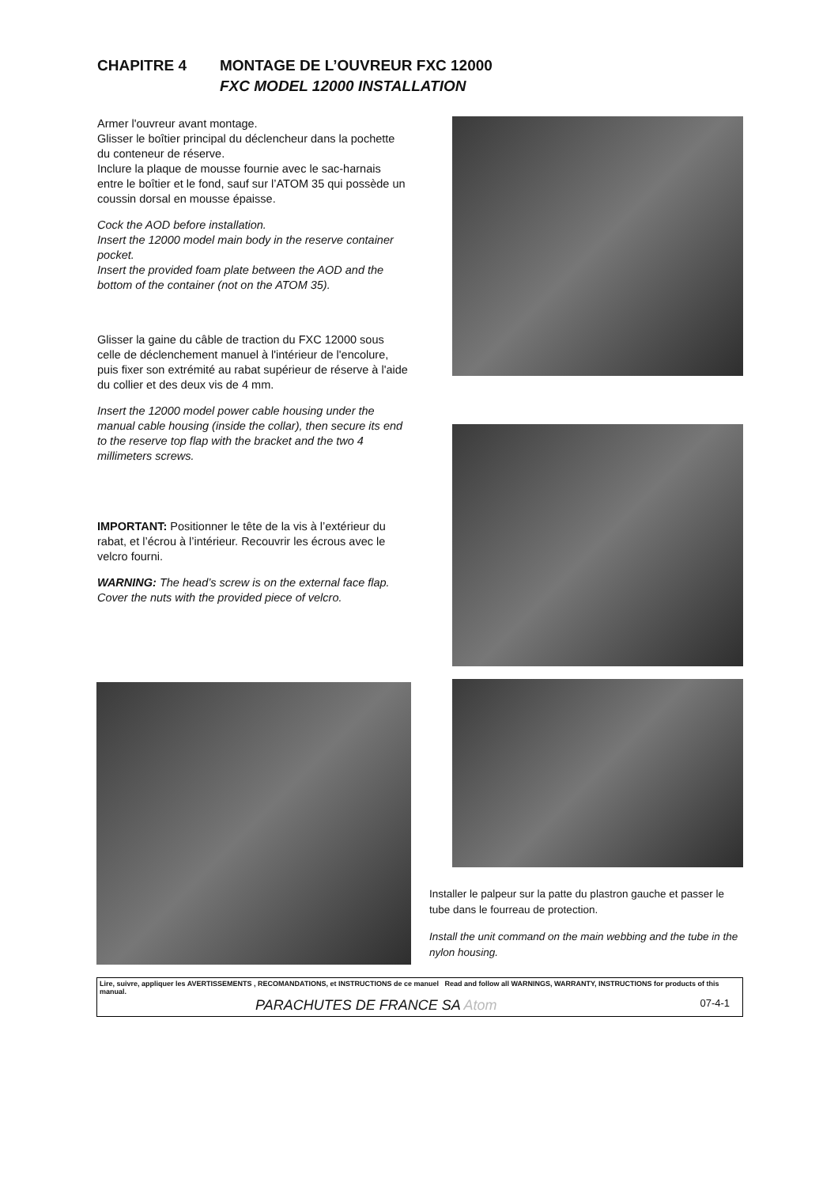CHAPITRE 4 MONTAGE DE L’OUVREUR FXC 12000
FXC MODEL 12000 INSTALLATION
Armer l'ouvreur avant montage.
Glisser le boîtier principal du déclencheur dans la pochette du conteneur de réserve.
Inclure la plaque de mousse fournie avec le sac-harnais entre le boîtier et le fond, sauf sur l’ATOM 35 qui possède un coussin dorsal en mousse épaisse.
Cock the AOD before installation.
Insert the 12000 model main body in the reserve container pocket.
Insert the provided foam plate between the AOD and the bottom of the container (not on the ATOM 35).
Glisser la gaine du câble de traction du FXC 12000 sous celle de déclenchement manuel à l'intérieur de l'encolure, puis fixer son extrémité au rabat supérieur de réserve à l'aide du collier et des deux vis de 4 mm.
Insert the 12000 model power cable housing under the manual cable housing (inside the collar), then secure its end to the reserve top flap with the bracket and the two 4 millimeters screws.
IMPORTANT: Positionner le tête de la vis à l’extérieur du rabat, et l’écrou à l’intérieur. Recouvrir les écrous avec le velcro fourni.
WARNING: The head’s screw is on the external face flap. Cover the nuts with the provided piece of velcro.
Installer le palpeur sur la patte du plastron gauche et passer le tube dans le fourreau de protection.
Install the unit command on the main webbing and the tube in the nylon housing.
Lire, suivre, appliquer les AVERTISSEMENTS , RECOMANDATIONS, et INSTRUCTIONS de ce manuel Read and follow all WARNINGS, WARRANTY, INSTRUCTIONS for products of this manual.
PARACHUTES DE FRANCE SA Atom 07-4-1